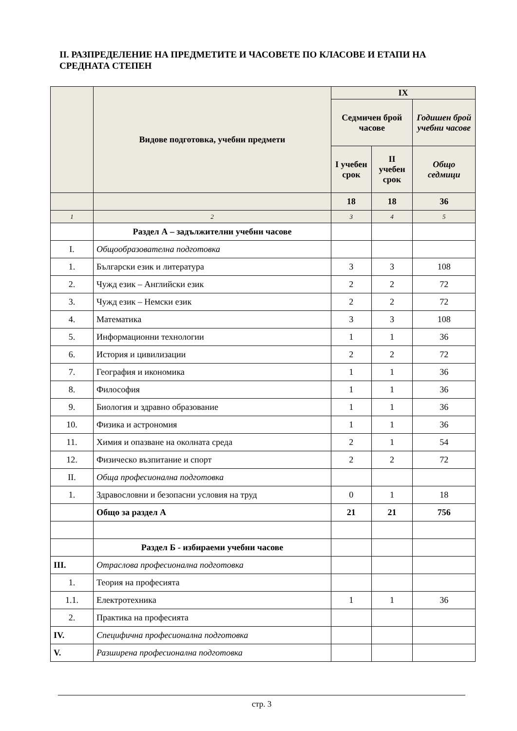II. РАЗПРЕДЕЛЕНИЕ НА ПРЕДМЕТИТЕ И ЧАСОВЕТЕ ПО КЛАСОВЕ И ЕТАПИ НА СРЕДНАТА СТЕПЕН
| | Видове подготовка, учебни предмети | IX | | |
| --- | --- | --- | --- | --- |
| | | Седмичен брой часове | | Годишен брой учебни часове |
| | | I учебен срок | II учебен срок | Общо седмици |
| | | 18 | 18 | 36 |
| 1 | 2 | 3 | 4 | 5 |
| | Раздел А – задължителни учебни часове | | | |
| I. | Общообразователна подготовка | | | |
| 1. | Български език и литература | 3 | 3 | 108 |
| 2. | Чужд език – Английски език | 2 | 2 | 72 |
| 3. | Чужд език – Немски език | 2 | 2 | 72 |
| 4. | Математика | 3 | 3 | 108 |
| 5. | Информационни технологии | 1 | 1 | 36 |
| 6. | История и цивилизации | 2 | 2 | 72 |
| 7. | География и икономика | 1 | 1 | 36 |
| 8. | Философия | 1 | 1 | 36 |
| 9. | Биология и здравно образование | 1 | 1 | 36 |
| 10. | Физика и астрономия | 1 | 1 | 36 |
| 11. | Химия и опазване на околната среда | 2 | 1 | 54 |
| 12. | Физическо възпитание и спорт | 2 | 2 | 72 |
| II. | Обща професионална подготовка | | | |
| 1. | Здравословни и безопасни условия на труд | 0 | 1 | 18 |
| | Общо за раздел А | 21 | 21 | 756 |
| | Раздел Б - избираеми учебни часове | | | |
| III. | Отраслова професионална подготовка | | | |
| 1. | Теория на професията | | | |
| 1.1. | Електротехника | 1 | 1 | 36 |
| 2. | Практика на професията | | | |
| IV. | Специфична професионална подготовка | | | |
| V. | Разширена професионална подготовка | | | |
стр. 3